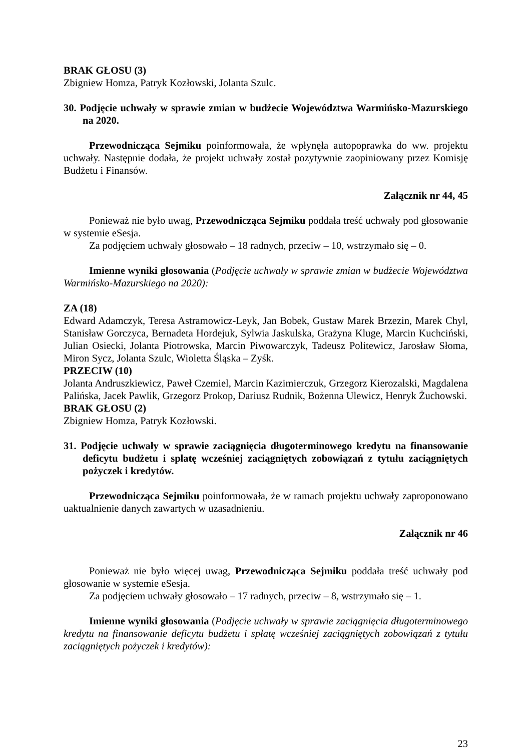BRAK GŁOSU (3)
Zbigniew Homza, Patryk Kozłowski, Jolanta Szulc.
30. Podjęcie uchwały w sprawie zmian w budżecie Województwa Warmińsko-Mazurskiego na 2020.
Przewodnicząca Sejmiku poinformowała, że wpłynęła autopoprawka do ww. projektu uchwały. Następnie dodała, że projekt uchwały został pozytywnie zaopiniowany przez Komisję Budżetu i Finansów.
Załącznik nr 44, 45
Ponieważ nie było uwag, Przewodnicząca Sejmiku poddała treść uchwały pod głosowanie w systemie eSesja.
Za podjęciem uchwały głosowało – 18 radnych, przeciw – 10, wstrzymało się – 0.
Imienne wyniki głosowania (Podjęcie uchwały w sprawie zmian w budżecie Województwa Warmińsko-Mazurskiego na 2020):
ZA (18)
Edward Adamczyk, Teresa Astramowicz-Leyk, Jan Bobek, Gustaw Marek Brzezin, Marek Chyl, Stanisław Gorczyca, Bernadeta Hordejuk, Sylwia Jaskulska, Grażyna Kluge, Marcin Kuchciński, Julian Osiecki, Jolanta Piotrowska, Marcin Piwowarczyk, Tadeusz Politewicz, Jarosław Słoma, Miron Sycz, Jolanta Szulc, Wioletta Śląska – Zyśk.
PRZECIW (10)
Jolanta Andruszkiewicz, Paweł Czemiel, Marcin Kazimierczuk, Grzegorz Kierozalski, Magdalena Palińska, Jacek Pawlik, Grzegorz Prokop, Dariusz Rudnik, Bożenna Ulewicz, Henryk Żuchowski.
BRAK GŁOSU (2)
Zbigniew Homza, Patryk Kozłowski.
31. Podjęcie uchwały w sprawie zaciągnięcia długoterminowego kredytu na finansowanie deficytu budżetu i spłatę wcześniej zaciągniętych zobowiązań z tytułu zaciągniętych pożyczek i kredytów.
Przewodnicząca Sejmiku poinformowała, że w ramach projektu uchwały zaproponowano uaktualnienie danych zawartych w uzasadnieniu.
Załącznik nr 46
Ponieważ nie było więcej uwag, Przewodnicząca Sejmiku poddała treść uchwały pod głosowanie w systemie eSesja.
Za podjęciem uchwały głosowało – 17 radnych, przeciw – 8, wstrzymało się – 1.
Imienne wyniki głosowania (Podjęcie uchwały w sprawie zaciągnięcia długoterminowego kredytu na finansowanie deficytu budżetu i spłatę wcześniej zaciągniętych zobowiązań z tytułu zaciągniętych pożyczek i kredytów):
23